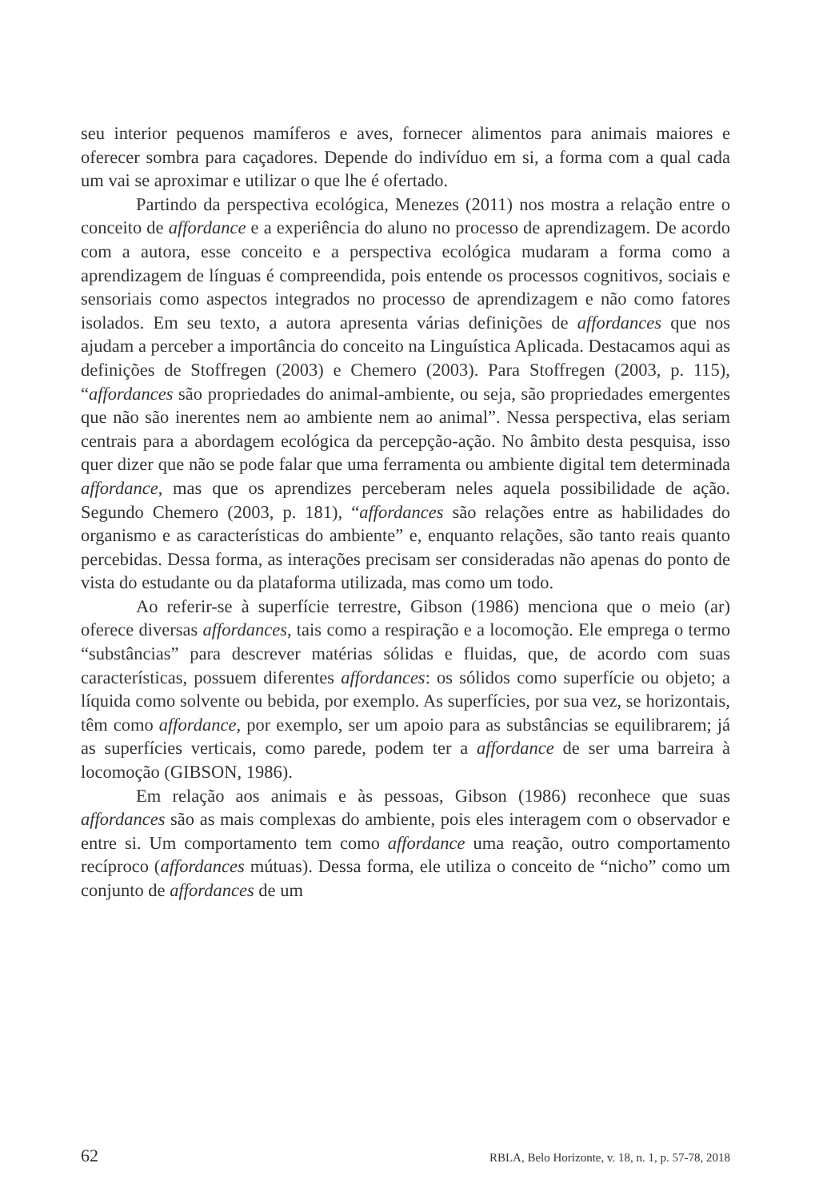seu interior pequenos mamíferos e aves, fornecer alimentos para animais maiores e oferecer sombra para caçadores. Depende do indivíduo em si, a forma com a qual cada um vai se aproximar e utilizar o que lhe é ofertado.
Partindo da perspectiva ecológica, Menezes (2011) nos mostra a relação entre o conceito de affordance e a experiência do aluno no processo de aprendizagem. De acordo com a autora, esse conceito e a perspectiva ecológica mudaram a forma como a aprendizagem de línguas é compreendida, pois entende os processos cognitivos, sociais e sensoriais como aspectos integrados no processo de aprendizagem e não como fatores isolados. Em seu texto, a autora apresenta várias definições de affordances que nos ajudam a perceber a importância do conceito na Linguística Aplicada. Destacamos aqui as definições de Stoffregen (2003) e Chemero (2003). Para Stoffregen (2003, p. 115), “affordances são propriedades do animal-ambiente, ou seja, são propriedades emergentes que não são inerentes nem ao ambiente nem ao animal”. Nessa perspectiva, elas seriam centrais para a abordagem ecológica da percepção-ação. No âmbito desta pesquisa, isso quer dizer que não se pode falar que uma ferramenta ou ambiente digital tem determinada affordance, mas que os aprendizes perceberam neles aquela possibilidade de ação. Segundo Chemero (2003, p. 181), “affordances são relações entre as habilidades do organismo e as características do ambiente” e, enquanto relações, são tanto reais quanto percebidas. Dessa forma, as interações precisam ser consideradas não apenas do ponto de vista do estudante ou da plataforma utilizada, mas como um todo.
Ao referir-se à superfície terrestre, Gibson (1986) menciona que o meio (ar) oferece diversas affordances, tais como a respiração e a locomoção. Ele emprega o termo “substâncias” para descrever matérias sólidas e fluidas, que, de acordo com suas características, possuem diferentes affordances: os sólidos como superfície ou objeto; a líquida como solvente ou bebida, por exemplo. As superfícies, por sua vez, se horizontais, têm como affordance, por exemplo, ser um apoio para as substâncias se equilibrarem; já as superfícies verticais, como parede, podem ter a affordance de ser uma barreira à locomoção (GIBSON, 1986).
Em relação aos animais e às pessoas, Gibson (1986) reconhece que suas affordances são as mais complexas do ambiente, pois eles interagem com o observador e entre si. Um comportamento tem como affordance uma reação, outro comportamento recíproco (affordances mútuas). Dessa forma, ele utiliza o conceito de “nicho” como um conjunto de affordances de um
62 RBLA, Belo Horizonte, v. 18, n. 1, p. 57-78, 2018